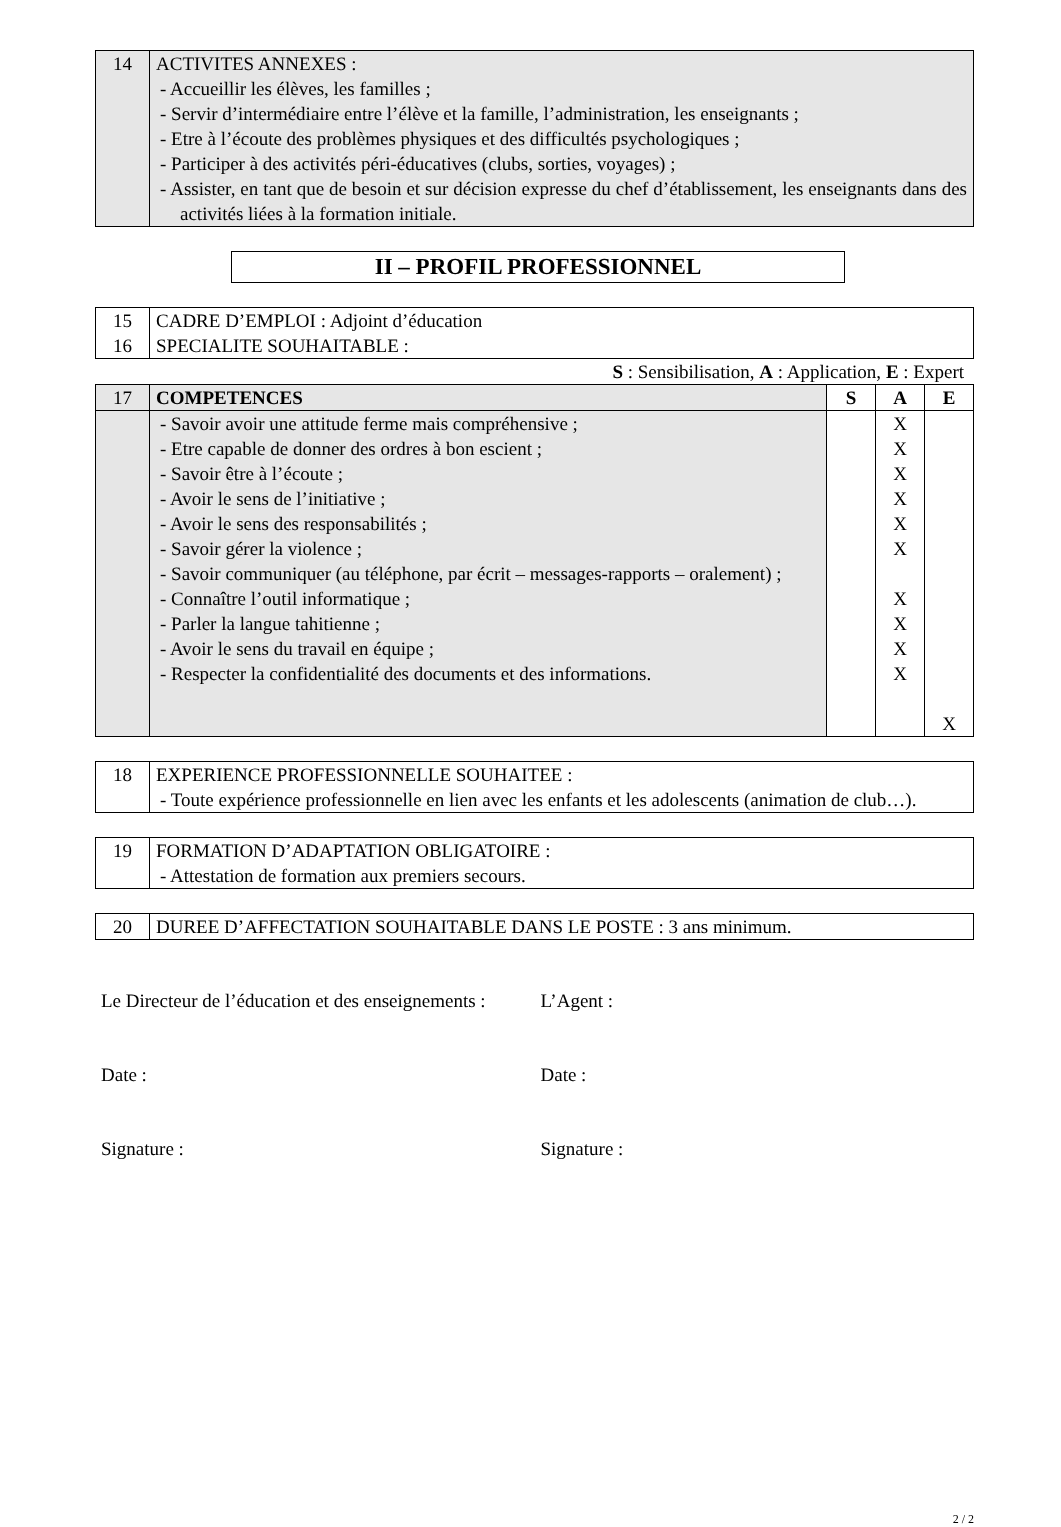| 14 | ACTIVITES ANNEXES : - Accueillir les élèves, les familles ; - Servir d’intermédiaire entre l’élève et la famille, l’administration, les enseignants ; - Etre à l’écoute des problèmes physiques et des difficultés psychologiques ; - Participer à des activités péri-éducatives (clubs, sorties, voyages) ; - Assister, en tant que de besoin et sur décision expresse du chef d’établissement, les enseignants dans des activités liées à la formation initiale. |
II – PROFIL PROFESSIONNEL
| 15 16 | CADRE D’EMPLOI : Adjoint d’éducation SPECIALITE SOUHAITABLE : |
S : Sensibilisation, A : Application, E : Expert
| 17 | COMPETENCES | S | A | E |
| | - Savoir avoir une attitude ferme mais compréhensive ; - Etre capable de donner des ordres à bon escient ; - Savoir être à l’écoute ; - Avoir le sens de l’initiative ; - Avoir le sens des responsabilités ; - Savoir gérer la violence ; - Savoir communiquer (au téléphone, par écrit – messages-rapports – oralement) ; - Connaître l’outil informatique ; - Parler la langue tahitienne ; - Avoir le sens du travail en équipe ; - Respecter la confidentialité des documents et des informations. | | X X X X X X X X X X | X |
| 18 | EXPERIENCE PROFESSIONNELLE SOUHAITEE : - Toute expérience professionnelle en lien avec les enfants et les adolescents (animation de club…). |
| 19 | FORMATION D’ADAPTATION OBLIGATOIRE : - Attestation de formation aux premiers secours. |
| 20 | DUREE D’AFFECTATION SOUHAITABLE DANS LE POSTE : 3 ans minimum. |
Le Directeur de l’éducation et des enseignements :
Date :
Signature :
L’Agent :
Date :
Signature :
2 / 2